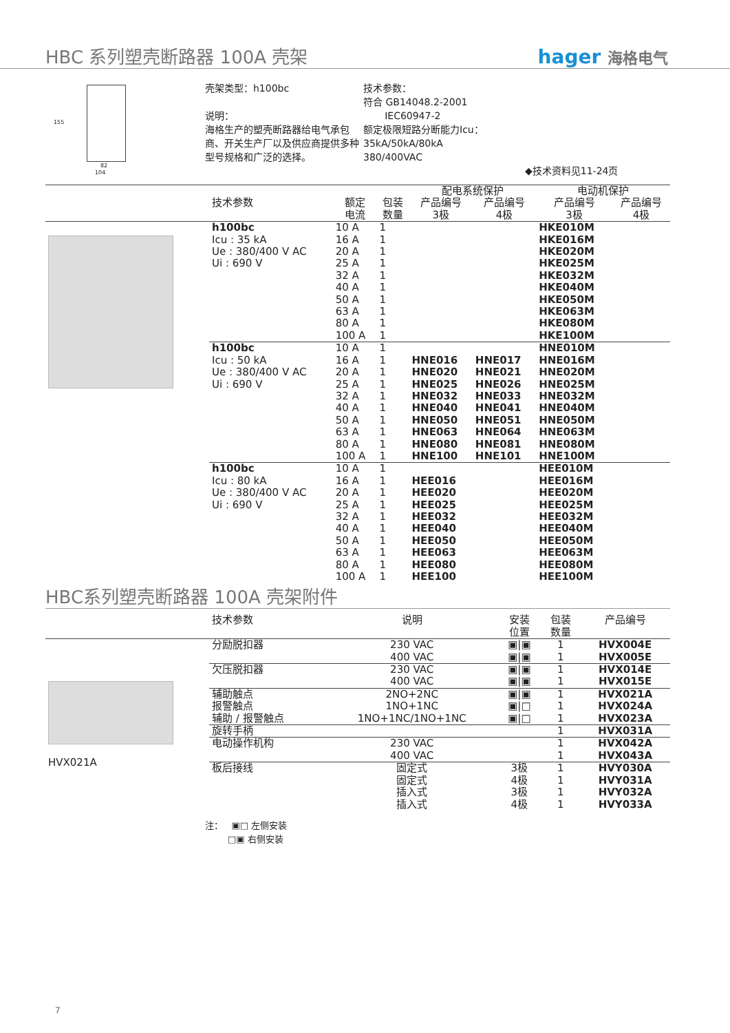HBC 系列塑壳断路器 100A 壳架
hager 海格电气
82
104
155
壳架类型：h100bc
说明：
海格生产的塑壳断路器给电气承包商、开关生产厂以及供应商提供多种型号规格和广泛的选择。
技术参数：
符合 GB14048.2-2001
IEC60947-2
额定极限短路分断能力Icu：
35kA/50kA/80kA
380/400VAC
◆技术资料见11-24页
| | | | | 配电系统保护 | | 电动机保护 | |
| --- | --- | --- | --- | --- | --- | --- | --- |
| | 技术参数 | 额定 电流 | 包装 数量 | 产品编号 3极 | 产品编号 4极 | 产品编号 3极 | 产品编号 4极 |
| | h100bc Icu : 35 kA Ue : 380/400 V AC Ui : 690 V | 10 A 16 A 20 A 25 A 32 A 40 A 50 A 63 A 80 A 100 A | 1 1 1 1 1 1 1 1 1 1 | | | HKE010M HKE016M HKE020M HKE025M HKE032M HKE040M HKE050M HKE063M HKE080M HKE100M | |
| | h100bc Icu : 50 kA Ue : 380/400 V AC Ui : 690 V | 10 A 16 A 20 A 25 A 32 A 40 A 50 A 63 A 80 A 100 A | 1 1 1 1 1 1 1 1 1 1 | HNE016 HNE020 HNE025 HNE032 HNE040 HNE050 HNE063 HNE080 HNE100 | HNE017 HNE021 HNE026 HNE033 HNE041 HNE051 HNE064 HNE081 HNE101 | HNE010M HNE016M HNE020M HNE025M HNE032M HNE040M HNE050M HNE063M HNE080M HNE100M | |
| | h100bc Icu : 80 kA Ue : 380/400 V AC Ui : 690 V | 10 A 16 A 20 A 25 A 32 A 40 A 50 A 63 A 80 A 100 A | 1 1 1 1 1 1 1 1 1 1 | HEE016 HEE020 HEE025 HEE032 HEE040 HEE050 HEE063 HEE080 HEE100 | | HEE010M HEE016M HEE020M HEE025M HEE032M HEE040M HEE050M HEE063M HEE080M HEE100M | |
HBC系列塑壳断路器 100A 壳架附件
| | 技术参数 | 说明 | 安装 位置 | 包装 数量 | 产品编号 |
| --- | --- | --- | --- | --- | --- |
| HVX021A | 分励脱扣器 | 230 VAC 400 VAC | ▣/▣ ▣/▣ | 1 1 | HVX004E HVX005E |
| | 欠压脱扣器 | 230 VAC 400 VAC | ▣/▣ ▣/▣ | 1 1 | HVX014E HVX015E |
| | 辅助触点 报警触点 辅助 / 报警触点 | 2NO+2NC 1NO+1NC 1NO+1NC/1NO+1NC | ▣/▣ ▣/□ ▣/□ | 1 1 1 | HVX021A HVX024A HVX023A |
| | 旋转手柄 | | | 1 | HVX031A |
| | 电动操作机构 | 230 VAC 400 VAC | | 1 1 | HVX042A HVX043A |
| | 板后接线 | 固定式 固定式 插入式 插入式 | 3极 4极 3极 4极 | 1 1 1 1 | HVY030A HVY031A HVY032A HVY033A |
注： ▣□ 左侧安装
□▣ 右侧安装
7